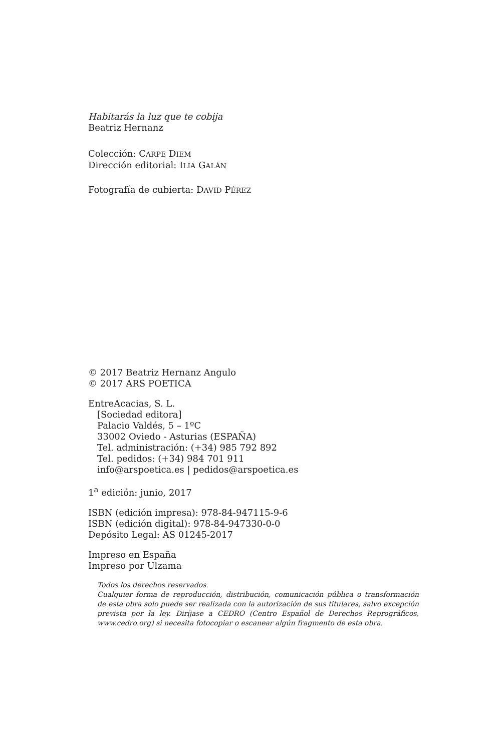Habitarás la luz que te cobija
Beatriz Hernanz
Colección: CARPE DIEM
Dirección editorial: ILIA GALÁN
Fotografía de cubierta: DAVID PÉREZ
© 2017 Beatriz Hernanz Angulo
© 2017 ARS POETICA
EntreAcacias, S. L.
[Sociedad editora]
Palacio Valdés, 5 – 1ºC
33002 Oviedo - Asturias (ESPAÑA)
Tel. administración: (+34) 985 792 892
Tel. pedidos: (+34) 984 701 911
info@arspoetica.es | pedidos@arspoetica.es
1<sup>a</sup> edición: junio, 2017
ISBN (edición impresa): 978-84-947115-9-6
ISBN (edición digital): 978-84-947330-0-0
Depósito Legal: AS 01245-2017
Impreso en España
Impreso por Ulzama
Todos los derechos reservados.
Cualquier forma de reproducción, distribución, comunicación pública o transformación de esta obra solo puede ser realizada con la autorización de sus titulares, salvo excepción prevista por la ley. Diríjase a CEDRO (Centro Español de Derechos Reprográficos, www.cedro.org) si necesita fotocopiar o escanear algún fragmento de esta obra.